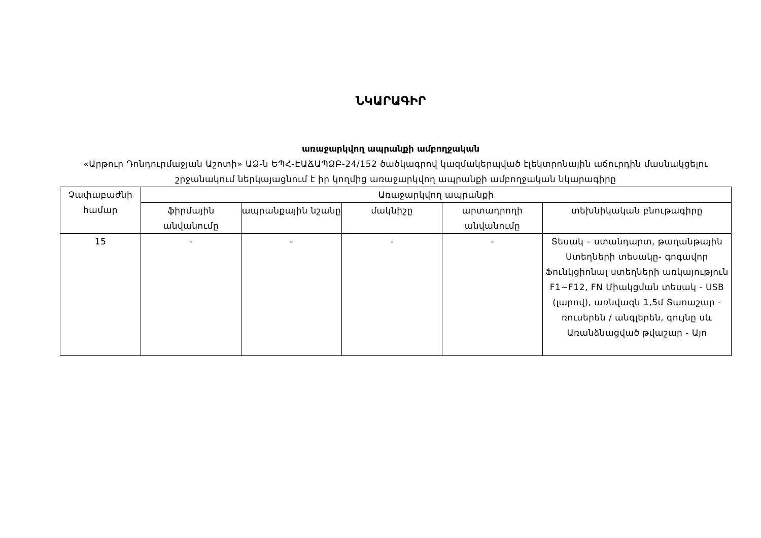ՆԿԱՐԱԳԻՐ
առաջարկվող ապրանքի ամբողջական
«Արթուր Դոնդուրմաջյան Աշոտի» ԱՁ-ն ԵՊՀ-ԷԱՃԱՊՁԲ-24/152 ծածկագրով կազմակերպված էլեկտրոնային աճուրդին մասնակցելու շրջանակում ներկայացնում է իր կողմից առաջարկվող ապրանքի ամբողջական նկարագիրը
| Չափաբաժնի համար | Առաջարկվող ապրանքի | | | | |
| --- | --- | --- | --- | --- | --- |
| | ֆիրմային անվանումը | ապրանքային նշանը | մակնիշը | արտադրողի անվանումը | տեխնիկական բնութագիրը |
| 15 | - | - | - | - | Տեսակ – ստանդարտ, թաղանթային Ստեղների տեսակը- գոգավոր Ֆունկցիոնալ ստեղների առկայություն F1~F12, FN Միակցման տեսակ - USB (լարով), առնվազն 1,5մ Տառաշար - ռուսերեն / անգլերեն, գույնը սև Առանձնացված թվաշար - Այո |